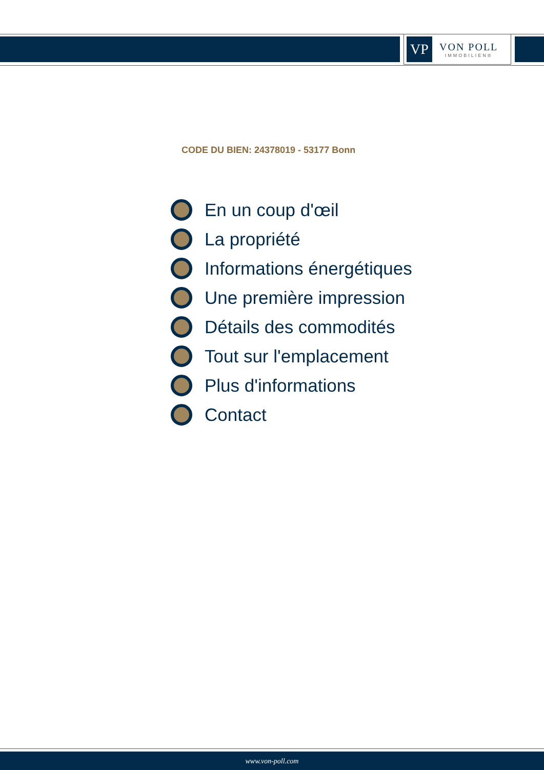VP
VON POLL
IMMOBILIEN®
CODE DU BIEN: 24378019 - 53177 Bonn
En un coup d'œil
La propriété
Informations énergétiques
Une première impression
Détails des commodités
Tout sur l'emplacement
Plus d'informations
Contact
www.von-poll.com